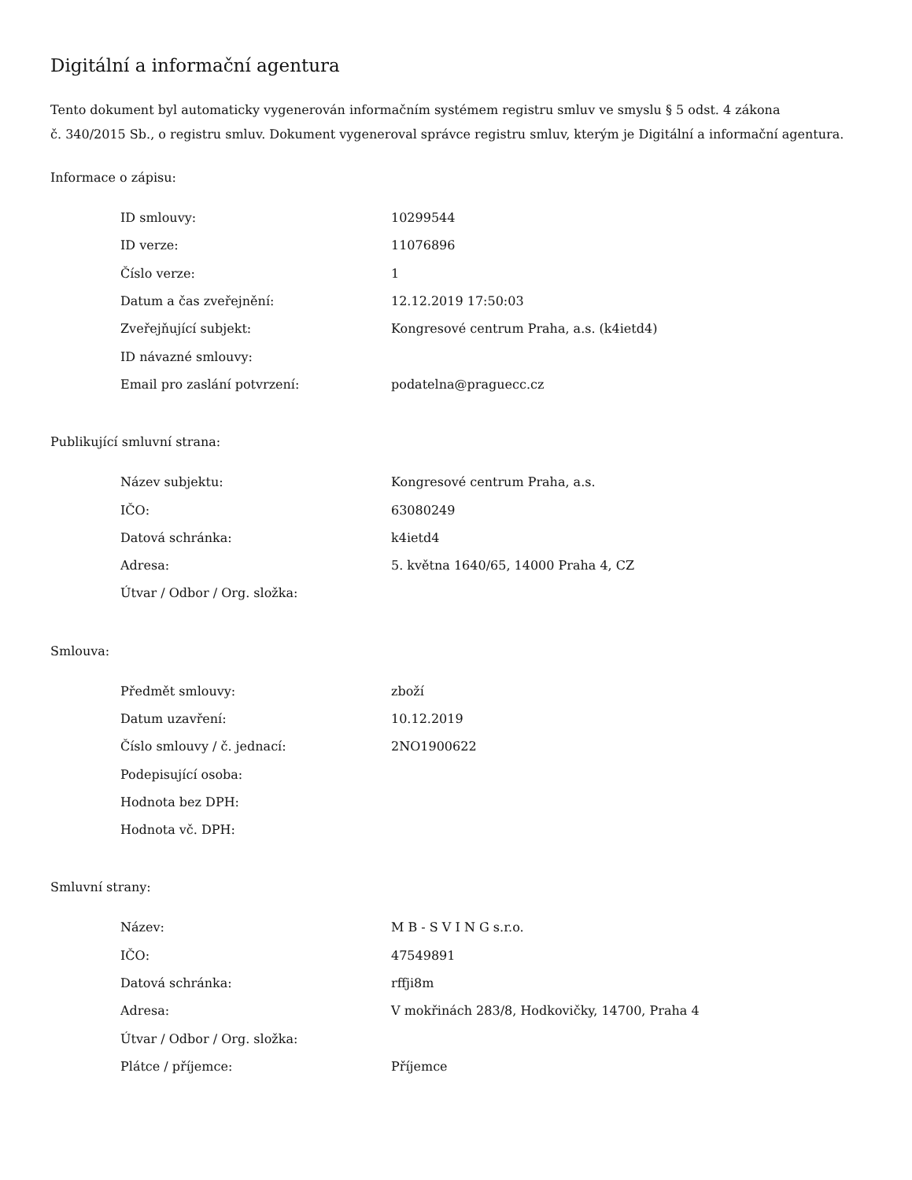Digitální a informační agentura
Tento dokument byl automaticky vygenerován informačním systémem registru smluv ve smyslu § 5 odst. 4 zákona
č. 340/2015 Sb., o registru smluv. Dokument vygeneroval správce registru smluv, kterým je Digitální a informační agentura.
Informace o zápisu:
| ID smlouvy: | 10299544 |
| ID verze: | 11076896 |
| Číslo verze: | 1 |
| Datum a čas zveřejnění: | 12.12.2019 17:50:03 |
| Zveřejňující subjekt: | Kongresové centrum Praha, a.s. (k4ietd4) |
| ID návazné smlouvy: | |
| Email pro zaslání potvrzení: | podatelna@praguecc.cz |
Publikující smluvní strana:
| Název subjektu: | Kongresové centrum Praha, a.s. |
| IČO: | 63080249 |
| Datová schránka: | k4ietd4 |
| Adresa: | 5. května 1640/65, 14000 Praha 4, CZ |
| Útvar / Odbor / Org. složka: | |
Smlouva:
| Předmět smlouvy: | zboží |
| Datum uzavření: | 10.12.2019 |
| Číslo smlouvy / č. jednací: | 2NO1900622 |
| Podepisující osoba: | |
| Hodnota bez DPH: | |
| Hodnota vč. DPH: | |
Smluvní strany:
| Název: | M B - S V I N G s.r.o. |
| IČO: | 47549891 |
| Datová schránka: | rffji8m |
| Adresa: | V mokřinách 283/8, Hodkovičky, 14700, Praha 4 |
| Útvar / Odbor / Org. složka: | |
| Plátce / příjemce: | Příjemce |